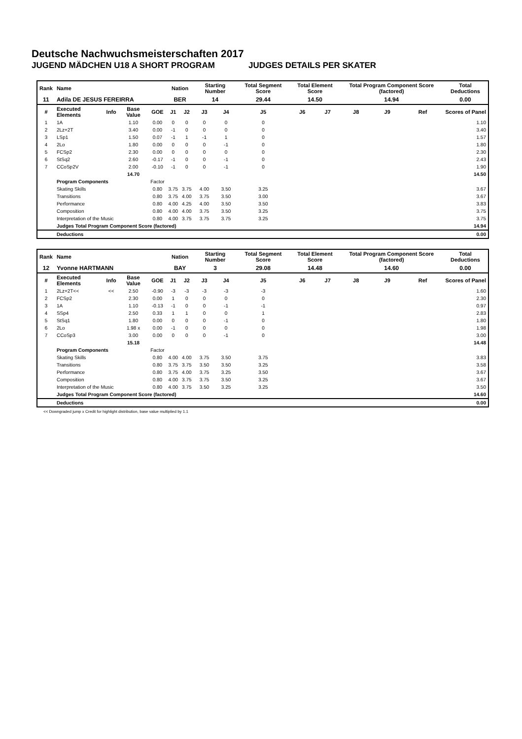Deutsche Nachwuchsmeisterschaften 2017
JUGEND MÄDCHEN U18 A SHORT PROGRAM JUDGES DETAILS PER SKATER
| Rank | Name | | | | Nation | | Starting Number | | Total Segment Score | Total Element Score | | Total Program Component Score (factored) | | | Total Deductions |
| --- | --- | --- | --- | --- | --- | --- | --- | --- | --- | --- | --- | --- | --- | --- | --- |
| 11 | Adila DE JESUS FEREIRRA | | | | BER | | 14 | | 29.44 | 14.50 | | 14.94 | | | 0.00 |
| # | Executed Elements | Info | Base Value | GOE | J1 | J2 | J3 | J4 | J5 | J6 | J7 | J8 | J9 | Ref | Scores of Panel |
| 1 | 1A | | 1.10 | 0.00 | 0 | 0 | 0 | 0 | 0 | | | | | | 1.10 |
| 2 | 2Lz+2T | | 3.40 | 0.00 | -1 | 0 | 0 | 0 | 0 | | | | | | 3.40 |
| 3 | LSp1 | | 1.50 | 0.07 | -1 | 1 | -1 | 1 | 0 | | | | | | 1.57 |
| 4 | 2Lo | | 1.80 | 0.00 | 0 | 0 | 0 | -1 | 0 | | | | | | 1.80 |
| 5 | FCSp2 | | 2.30 | 0.00 | 0 | 0 | 0 | 0 | 0 | | | | | | 2.30 |
| 6 | StSq2 | | 2.60 | -0.17 | -1 | 0 | 0 | -1 | 0 | | | | | | 2.43 |
| 7 | CCoSp2V | | 2.00 | -0.10 | -1 | 0 | 0 | -1 | 0 | | | | | | 1.90 |
| | | | 14.70 | | | | | | | | | | | | 14.50 |
| | Program Components | | | Factor | | | | | | | | | | | |
| | Skating Skills | | | 0.80 | 3.75 | 3.75 | 4.00 | 3.50 | 3.25 | | | | | | 3.67 |
| | Transitions | | | 0.80 | 3.75 | 4.00 | 3.75 | 3.50 | 3.00 | | | | | | 3.67 |
| | Performance | | | 0.80 | 4.00 | 4.25 | 4.00 | 3.50 | 3.50 | | | | | | 3.83 |
| | Composition | | | 0.80 | 4.00 | 4.00 | 3.75 | 3.50 | 3.25 | | | | | | 3.75 |
| | Interpretation of the Music | | | 0.80 | 4.00 | 3.75 | 3.75 | 3.75 | 3.25 | | | | | | 3.75 |
| | Judges Total Program Component Score (factored) | | | | | | | | | | | | | | 14.94 |
| | Deductions | | | | | | | | | | | | | | 0.00 |
| Rank | Name | | | | Nation | | Starting Number | | Total Segment Score | Total Element Score | | Total Program Component Score (factored) | | | Total Deductions |
| --- | --- | --- | --- | --- | --- | --- | --- | --- | --- | --- | --- | --- | --- | --- | --- |
| 12 | Yvonne HARTMANN | | | | BAY | | 3 | | 29.08 | 14.48 | | 14.60 | | | 0.00 |
| # | Executed Elements | Info | Base Value | GOE | J1 | J2 | J3 | J4 | J5 | J6 | J7 | J8 | J9 | Ref | Scores of Panel |
| 1 | 2Lz+2T<< | << | 2.50 | -0.90 | -3 | -3 | -3 | -3 | -3 | | | | | | 1.60 |
| 2 | FCSp2 | | 2.30 | 0.00 | 1 | 0 | 0 | 0 | 0 | | | | | | 2.30 |
| 3 | 1A | | 1.10 | -0.13 | -1 | 0 | 0 | -1 | -1 | | | | | | 0.97 |
| 4 | SSp4 | | 2.50 | 0.33 | 1 | 1 | 0 | 0 | 1 | | | | | | 2.83 |
| 5 | StSq1 | | 1.80 | 0.00 | 0 | 0 | 0 | -1 | 0 | | | | | | 1.80 |
| 6 | 2Lo | | 1.98 x | 0.00 | -1 | 0 | 0 | 0 | 0 | | | | | | 1.98 |
| 7 | CCoSp3 | | 3.00 | 0.00 | 0 | 0 | 0 | -1 | 0 | | | | | | 3.00 |
| | | | 15.18 | | | | | | | | | | | | 14.48 |
| | Program Components | | | Factor | | | | | | | | | | | |
| | Skating Skills | | | 0.80 | 4.00 | 4.00 | 3.75 | 3.50 | 3.75 | | | | | | 3.83 |
| | Transitions | | | 0.80 | 3.75 | 3.75 | 3.50 | 3.50 | 3.25 | | | | | | 3.58 |
| | Performance | | | 0.80 | 3.75 | 4.00 | 3.75 | 3.25 | 3.50 | | | | | | 3.67 |
| | Composition | | | 0.80 | 4.00 | 3.75 | 3.75 | 3.50 | 3.25 | | | | | | 3.67 |
| | Interpretation of the Music | | | 0.80 | 4.00 | 3.75 | 3.50 | 3.25 | 3.25 | | | | | | 3.50 |
| | Judges Total Program Component Score (factored) | | | | | | | | | | | | | | 14.60 |
| | Deductions | | | | | | | | | | | | | | 0.00 |
<< Downgraded jump x Credit for highlight distribution, base value multiplied by 1.1